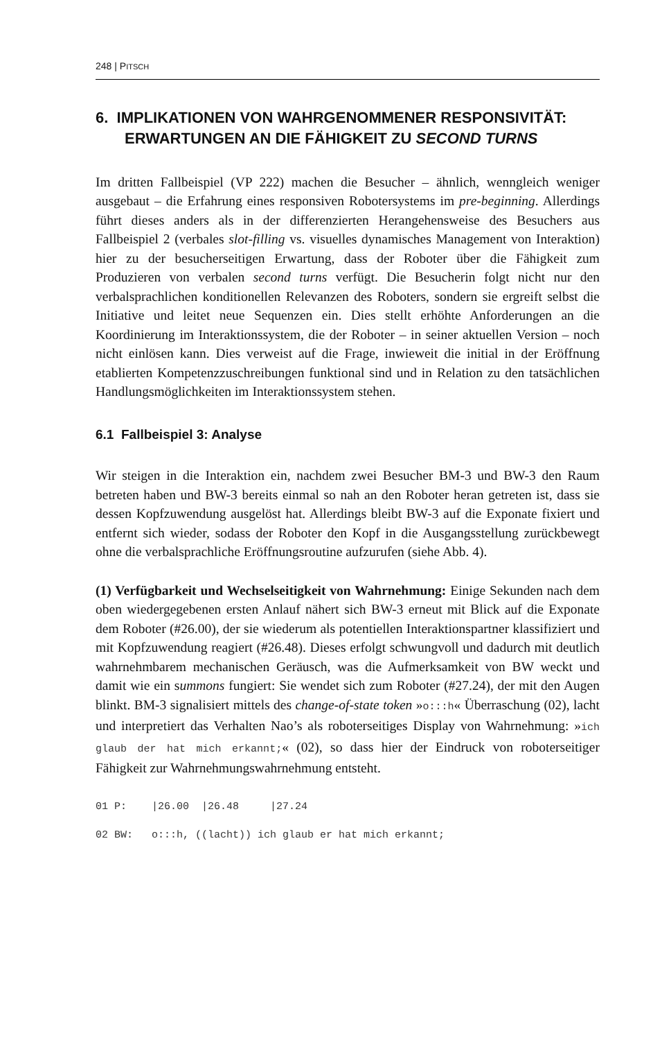248 | PITSCH
6. IMPLIKATIONEN VON WAHRGENOMMENER RESPONSIVITÄT: ERWARTUNGEN AN DIE FÄHIGKEIT ZU SECOND TURNS
Im dritten Fallbeispiel (VP 222) machen die Besucher – ähnlich, wenngleich weniger ausgebaut – die Erfahrung eines responsiven Robotersystems im pre-beginning. Allerdings führt dieses anders als in der differenzierten Herangehensweise des Besuchers aus Fallbeispiel 2 (verbales slot-filling vs. visuelles dynamisches Management von Interaktion) hier zu der besucherseitigen Erwartung, dass der Roboter über die Fähigkeit zum Produzieren von verbalen second turns verfügt. Die Besucherin folgt nicht nur den verbalsprachlichen konditionellen Relevanzen des Roboters, sondern sie ergreift selbst die Initiative und leitet neue Sequenzen ein. Dies stellt erhöhte Anforderungen an die Koordinierung im Interaktionssystem, die der Roboter – in seiner aktuellen Version – noch nicht einlösen kann. Dies verweist auf die Frage, inwieweit die initial in der Eröffnung etablierten Kompetenzzuschreibungen funktional sind und in Relation zu den tatsächlichen Handlungsmöglichkeiten im Interaktionssystem stehen.
6.1 Fallbeispiel 3: Analyse
Wir steigen in die Interaktion ein, nachdem zwei Besucher BM-3 und BW-3 den Raum betreten haben und BW-3 bereits einmal so nah an den Roboter heran getreten ist, dass sie dessen Kopfzuwendung ausgelöst hat. Allerdings bleibt BW-3 auf die Exponate fixiert und entfernt sich wieder, sodass der Roboter den Kopf in die Ausgangsstellung zurückbewegt ohne die verbalsprachliche Eröffnungsroutine aufzurufen (siehe Abb. 4).
(1) Verfügbarkeit und Wechselseitigkeit von Wahrnehmung: Einige Sekunden nach dem oben wiedergegebenen ersten Anlauf nähert sich BW-3 erneut mit Blick auf die Exponate dem Roboter (#26.00), der sie wiederum als potentiellen Interaktionspartner klassifiziert und mit Kopfzuwendung reagiert (#26.48). Dieses erfolgt schwungvoll und dadurch mit deutlich wahrnehmbarem mechanischen Geräusch, was die Aufmerksamkeit von BW weckt und damit wie ein summons fungiert: Sie wendet sich zum Roboter (#27.24), der mit den Augen blinkt. BM-3 signalisiert mittels des change-of-state token »o:::h« Überraschung (02), lacht und interpretiert das Verhalten Nao’s als roboterseitiges Display von Wahrnehmung: »ich glaub der hat mich erkannt;« (02), so dass hier der Eindruck von roboterseitiger Fähigkeit zur Wahrnehmungswahrnehmung entsteht.
01 P: |26.00 |26.48 |27.24
02 BW: o:::h, ((lacht)) ich glaub er hat mich erkannt;